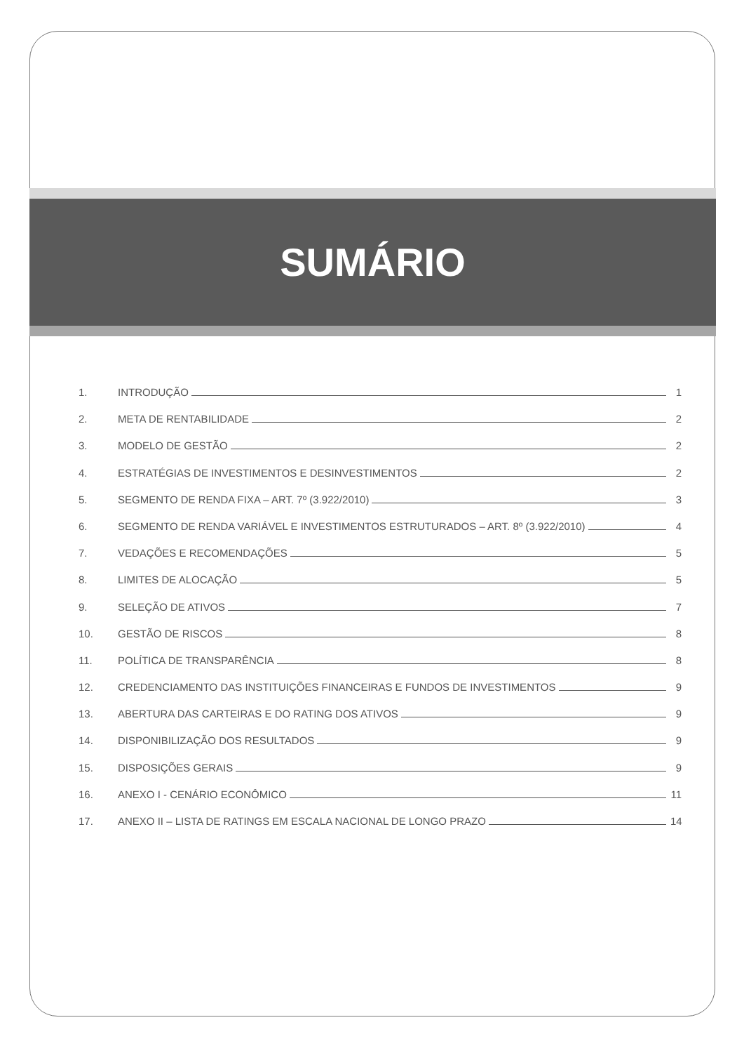SUMÁRIO
1. INTRODUÇÃO 1
2. META DE RENTABILIDADE 2
3. MODELO DE GESTÃO 2
4. ESTRATÉGIAS DE INVESTIMENTOS E DESINVESTIMENTOS 2
5. SEGMENTO DE RENDA FIXA – ART. 7º (3.922/2010) 3
6. SEGMENTO DE RENDA VARIÁVEL E INVESTIMENTOS ESTRUTURADOS – ART. 8º (3.922/2010) 4
7. VEDAÇÕES E RECOMENDAÇÕES 5
8. LIMITES DE ALOCAÇÃO 5
9. SELEÇÃO DE ATIVOS 7
10. GESTÃO DE RISCOS 8
11. POLÍTICA DE TRANSPARÊNCIA 8
12. CREDENCIAMENTO DAS INSTITUIÇÕES FINANCEIRAS E FUNDOS DE INVESTIMENTOS 9
13. ABERTURA DAS CARTEIRAS E DO RATING DOS ATIVOS 9
14. DISPONIBILIZAÇÃO DOS RESULTADOS 9
15. DISPOSIÇÕES GERAIS 9
16. ANEXO I - CENÁRIO ECONÔMICO 11
17. ANEXO II – LISTA DE RATINGS EM ESCALA NACIONAL DE LONGO PRAZO 14